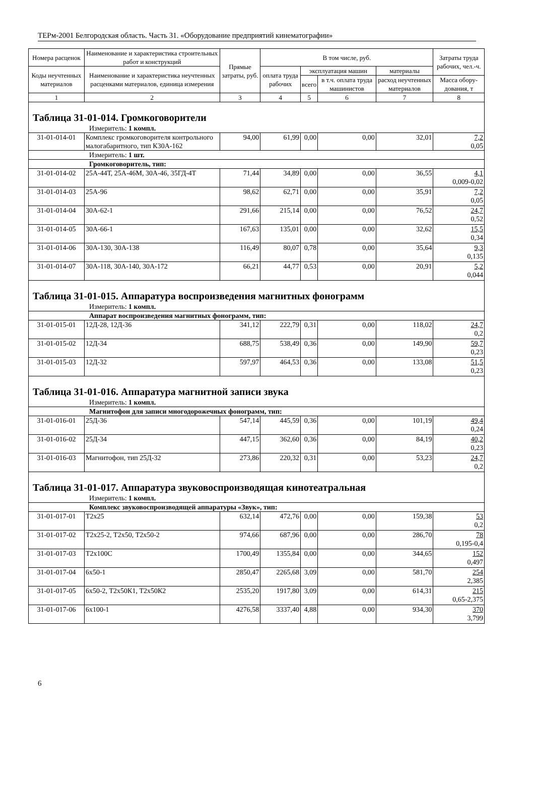ТЕРм-2001 Белгородская область. Часть 31. «Оборудование предприятий кинематографии»
| Номера расценок | Наименование и характеристика строительных работ и конструкций | Прямые затраты, руб. | В том числе, руб. | | | | Затраты труда рабочих, чел.-ч. |
| --- | --- | --- | --- | --- | --- | --- | --- |
| Коды неучтенных материалов | Наименование и характеристика неучтенных расценками материалов, единица измерения | | оплата труда рабочих | эксплуатация машин | | материалы | |
| | | | | всего | в т.ч. оплата труда машинистов | расход неучтенных материалов | Масса обору-дования, т |
| 1 | 2 | 3 | 4 | 5 | 6 | 7 | 8 |
| Таблица 31-01-014. Громкоговорители | | | | | | | |
| Измеритель: 1 компл. | | | | | | | |
| 31-01-014-01 | Комплекс громкоговорителя контрольного малогабаритного, тип К30А-162 | 94,00 | 61,99 | 0,00 | 0,00 | 32,01 | 7,2 0,05 |
| Измеритель: 1 шт. | | | | | | | |
| Громкоговоритель, тип: | | | | | | | |
| 31-01-014-02 | 25А-44Т, 25А-46М, 30А-46, 35ГД-4Т | 71,44 | 34,89 | 0,00 | 0,00 | 36,55 | 4,1 0,009-0,02 |
| 31-01-014-03 | 25А-96 | 98,62 | 62,71 | 0,00 | 0,00 | 35,91 | 7,2 0,05 |
| 31-01-014-04 | 30А-62-1 | 291,66 | 215,14 | 0,00 | 0,00 | 76,52 | 24,7 0,52 |
| 31-01-014-05 | 30А-66-1 | 167,63 | 135,01 | 0,00 | 0,00 | 32,62 | 15,5 0,34 |
| 31-01-014-06 | 30А-130, 30А-138 | 116,49 | 80,07 | 0,78 | 0,00 | 35,64 | 9,3 0,135 |
| 31-01-014-07 | 30А-118, 30А-140, 30А-172 | 66,21 | 44,77 | 0,53 | 0,00 | 20,91 | 5,2 0,044 |
| Таблица 31-01-015. Аппаратура воспроизведения магнитных фонограмм | | | | | | | |
| Измеритель: 1 компл. | | | | | | | |
| Аппарат воспроизведения магнитных фонограмм, тип: | | | | | | | |
| 31-01-015-01 | 12Д-28, 12Д-36 | 341,12 | 222,79 | 0,31 | 0,00 | 118,02 | 24,7 0,2 |
| 31-01-015-02 | 12Д-34 | 688,75 | 538,49 | 0,36 | 0,00 | 149,90 | 59,7 0,23 |
| 31-01-015-03 | 12Д-32 | 597,97 | 464,53 | 0,36 | 0,00 | 133,08 | 51,5 0,23 |
| Таблица 31-01-016. Аппаратура магнитной записи звука | | | | | | | |
| Измеритель: 1 компл. | | | | | | | |
| Магнитофон для записи многодорожечных фонограмм, тип: | | | | | | | |
| 31-01-016-01 | 25Д-36 | 547,14 | 445,59 | 0,36 | 0,00 | 101,19 | 49,4 0,24 |
| 31-01-016-02 | 25Д-34 | 447,15 | 362,60 | 0,36 | 0,00 | 84,19 | 40,2 0,23 |
| 31-01-016-03 | Магнитофон, тип 25Д-32 | 273,86 | 220,32 | 0,31 | 0,00 | 53,23 | 24,7 0,2 |
| Таблица 31-01-017. Аппаратура звуковоспроизводящая кинотеатральная | | | | | | | |
| Измеритель: 1 компл. | | | | | | | |
| Комплекс звуковоспроизводящей аппаратуры «Звук», тип: | | | | | | | |
| 31-01-017-01 | Т2х25 | 632,14 | 472,76 | 0,00 | 0,00 | 159,38 | 53 0,2 |
| 31-01-017-02 | Т2х25-2, Т2х50, Т2х50-2 | 974,66 | 687,96 | 0,00 | 0,00 | 286,70 | 78 0,195-0,4 |
| 31-01-017-03 | Т2х100С | 1700,49 | 1355,84 | 0,00 | 0,00 | 344,65 | 152 0,497 |
| 31-01-017-04 | 6х50-1 | 2850,47 | 2265,68 | 3,09 | 0,00 | 581,70 | 254 2,385 |
| 31-01-017-05 | 6х50-2, Т2х50К1, Т2х50К2 | 2535,20 | 1917,80 | 3,09 | 0,00 | 614,31 | 215 0,65-2,375 |
| 31-01-017-06 | 6х100-1 | 4276,58 | 3337,40 | 4,88 | 0,00 | 934,30 | 370 3,799 |
6